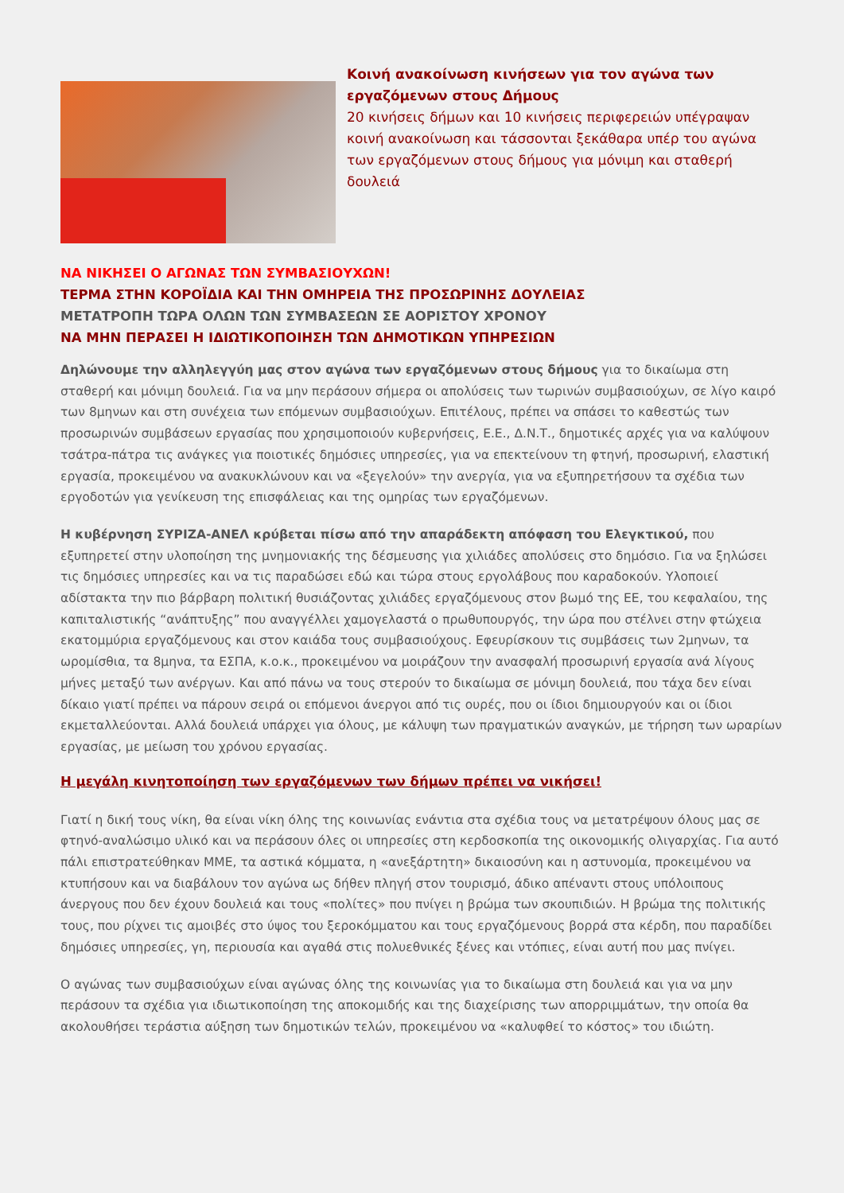Κοινή ανακοίνωση κινήσεων για τον αγώνα των εργαζόμενων στους Δήμους
20 κινήσεις δήμων και 10 κινήσεις περιφερειών υπέγραψαν κοινή ανακοίνωση και τάσσονται ξεκάθαρα υπέρ του αγώνα των εργαζόμενων στους δήμους για μόνιμη και σταθερή δουλειά
ΝΑ ΝΙΚΗΣΕΙ Ο ΑΓΩΝΑΣ ΤΩΝ ΣΥΜΒΑΣΙΟΥΧΩΝ!
ΤΕΡΜΑ ΣΤΗΝ ΚΟΡΟΪΔΙΑ ΚΑΙ ΤΗΝ ΟΜΗΡΕΙΑ ΤΗΣ ΠΡΟΣΩΡΙΝΗΣ ΔΟΥΛΕΙΑΣ
ΜΕΤΑΤΡΟΠΗ ΤΩΡΑ ΟΛΩΝ ΤΩΝ ΣΥΜΒΑΣΕΩΝ ΣΕ ΑΟΡΙΣΤΟΥ ΧΡΟΝΟΥ
ΝΑ ΜΗΝ ΠΕΡΑΣΕΙ Η ΙΔΙΩΤΙΚΟΠΟΙΗΣΗ ΤΩΝ ΔΗΜΟΤΙΚΩΝ ΥΠΗΡΕΣΙΩΝ
Δηλώνουμε την αλληλεγγύη μας στον αγώνα των εργαζόμενων στους δήμους για το δικαίωμα στη σταθερή και μόνιμη δουλειά. Για να μην περάσουν σήμερα οι απολύσεις των τωρινών συμβασιούχων, σε λίγο καιρό των 8μηνων και στη συνέχεια των επόμενων συμβασιούχων. Επιτέλους, πρέπει να σπάσει το καθεστώς των προσωρινών συμβάσεων εργασίας που χρησιμοποιούν κυβερνήσεις, Ε.Ε., Δ.Ν.Τ., δημοτικές αρχές για να καλύψουν τσάτρα-πάτρα τις ανάγκες για ποιοτικές δημόσιες υπηρεσίες, για να επεκτείνουν τη φτηνή, προσωρινή, ελαστική εργασία, προκειμένου να ανακυκλώνουν και να «ξεγελούν» την ανεργία, για να εξυπηρετήσουν τα σχέδια των εργοδοτών για γενίκευση της επισφάλειας και της ομηρίας των εργαζόμενων.
Η κυβέρνηση ΣΥΡΙΖΑ-ΑΝΕΛ κρύβεται πίσω από την απαράδεκτη απόφαση του Ελεγκτικού, που εξυπηρετεί στην υλοποίηση της μνημονιακής της δέσμευσης για χιλιάδες απολύσεις στο δημόσιο. Για να ξηλώσει τις δημόσιες υπηρεσίες και να τις παραδώσει εδώ και τώρα στους εργολάβους που καραδοκούν. Υλοποιεί αδίστακτα την πιο βάρβαρη πολιτική θυσιάζοντας χιλιάδες εργαζόμενους στον βωμό της ΕΕ, του κεφαλαίου, της καπιταλιστικής “ανάπτυξης” που αναγγέλλει χαμογελαστά ο πρωθυπουργός, την ώρα που στέλνει στην φτώχεια εκατομμύρια εργαζόμενους και στον καιάδα τους συμβασιούχους. Εφευρίσκουν τις συμβάσεις των 2μηνων, τα ωρομίσθια, τα 8μηνα, τα ΕΣΠΑ, κ.ο.κ., προκειμένου να μοιράζουν την ανασφαλή προσωρινή εργασία ανά λίγους μήνες μεταξύ των ανέργων. Και από πάνω να τους στερούν το δικαίωμα σε μόνιμη δουλειά, που τάχα δεν είναι δίκαιο γιατί πρέπει να πάρουν σειρά οι επόμενοι άνεργοι από τις ουρές, που οι ίδιοι δημιουργούν και οι ίδιοι εκμεταλλεύονται. Αλλά δουλειά υπάρχει για όλους, με κάλυψη των πραγματικών αναγκών, με τήρηση των ωραρίων εργασίας, με μείωση του χρόνου εργασίας.
Η μεγάλη κινητοποίηση των εργαζόμενων των δήμων πρέπει να νικήσει!
Γιατί η δική τους νίκη, θα είναι νίκη όλης της κοινωνίας ενάντια στα σχέδια τους να μετατρέψουν όλους μας σε φτηνό-αναλώσιμο υλικό και να περάσουν όλες οι υπηρεσίες στη κερδοσκοπία της οικονομικής ολιγαρχίας. Για αυτό πάλι επιστρατεύθηκαν ΜΜΕ, τα αστικά κόμματα, η «ανεξάρτητη» δικαιοσύνη και η αστυνομία, προκειμένου να κτυπήσουν και να διαβάλουν τον αγώνα ως δήθεν πληγή στον τουρισμό, άδικο απέναντι στους υπόλοιπους άνεργους που δεν έχουν δουλειά και τους «πολίτες» που πνίγει η βρώμα των σκουπιδιών. Η βρώμα της πολιτικής τους, που ρίχνει τις αμοιβές στο ύψος του ξεροκόμματου και τους εργαζόμενους βορρά στα κέρδη, που παραδίδει δημόσιες υπηρεσίες, γη, περιουσία και αγαθά στις πολυεθνικές ξένες και ντόπιες, είναι αυτή που μας πνίγει.
Ο αγώνας των συμβασιούχων είναι αγώνας όλης της κοινωνίας για το δικαίωμα στη δουλειά και για να μην περάσουν τα σχέδια για ιδιωτικοποίηση της αποκομιδής και της διαχείρισης των απορριμμάτων, την οποία θα ακολουθήσει τεράστια αύξηση των δημοτικών τελών, προκειμένου να «καλυφθεί το κόστος» του ιδιώτη.